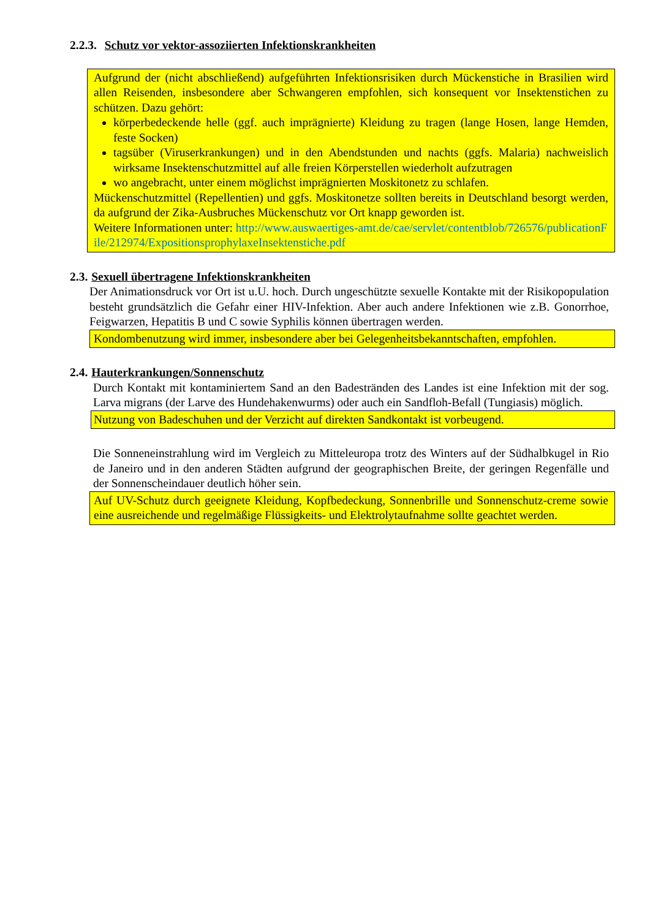2.2.3. Schutz vor vektor-assoziierten Infektionskrankheiten
Aufgrund der (nicht abschließend) aufgeführten Infektionsrisiken durch Mückenstiche in Brasilien wird allen Reisenden, insbesondere aber Schwangeren empfohlen, sich konsequent vor Insektenstichen zu schützen. Dazu gehört:
körperbedeckende helle (ggf. auch imprägnierte) Kleidung zu tragen (lange Hosen, lange Hemden, feste Socken)
tagsüber (Viruserkrankungen) und in den Abendstunden und nachts (ggfs. Malaria) nachweislich wirksame Insektenschutzmittel auf alle freien Körperstellen wiederholt aufzutragen
wo angebracht, unter einem möglichst imprägnierten Moskitonetz zu schlafen.
Mückenschutzmittel (Repellentien) und ggfs. Moskitonetze sollten bereits in Deutschland besorgt werden, da aufgrund der Zika-Ausbruches Mückenschutz vor Ort knapp geworden ist.
Weitere Informationen unter: http://www.auswaertiges-amt.de/cae/servlet/contentblob/726576/publicationFile/212974/ExpositionsprophylaxeInsektenstiche.pdf
2.3. Sexuell übertragene Infektionskrankheiten
Der Animationsdruck vor Ort ist u.U. hoch. Durch ungeschützte sexuelle Kontakte mit der Risikopopulation besteht grundsätzlich die Gefahr einer HIV-Infektion. Aber auch andere Infektionen wie z.B. Gonorrhoe, Feigwarzen, Hepatitis B und C sowie Syphilis können übertragen werden.
Kondombenutzung wird immer, insbesondere aber bei Gelegenheitsbekanntschaften, empfohlen.
2.4. Hauterkrankungen/Sonnenschutz
Durch Kontakt mit kontaminiertem Sand an den Badestränden des Landes ist eine Infektion mit der sog. Larva migrans (der Larve des Hundehakenwurms) oder auch ein Sandfloh-Befall (Tungiasis) möglich.
Nutzung von Badeschuhen und der Verzicht auf direkten Sandkontakt ist vorbeugend.
Die Sonneneinstrahlung wird im Vergleich zu Mitteleuropa trotz des Winters auf der Südhalbkugel in Rio de Janeiro und in den anderen Städten aufgrund der geographischen Breite, der geringen Regenfälle und der Sonnenscheindauer deutlich höher sein.
Auf UV-Schutz durch geeignete Kleidung, Kopfbedeckung, Sonnenbrille und Sonnenschutz-creme sowie eine ausreichende und regelmäßige Flüssigkeits- und Elektrolytaufnahme sollte geachtet werden.